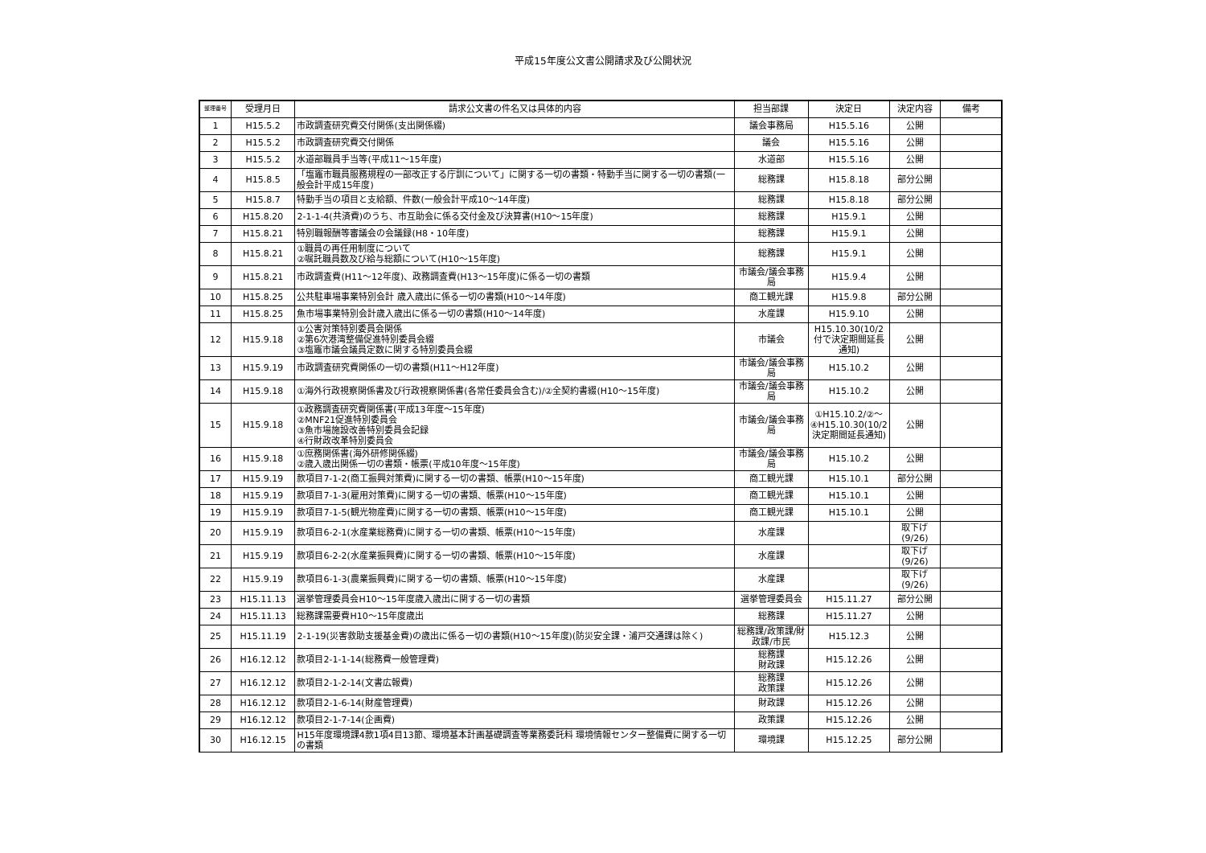平成15年度公文書公開請求及び公開状況
| 整理番号 | 受理月日 | 請求公文書の件名又は具体的内容 | 担当部課 | 決定日 | 決定内容 | 備考 |
| --- | --- | --- | --- | --- | --- | --- |
| 1 | H15.5.2 | 市政調査研究費交付関係(支出関係綴) | 議会事務局 | H15.5.16 | 公開 | |
| 2 | H15.5.2 | 市政調査研究費交付関係 | 議会 | H15.5.16 | 公開 | |
| 3 | H15.5.2 | 水道部職員手当等(平成11～15年度) | 水道部 | H15.5.16 | 公開 | |
| 4 | H15.8.5 | 「塩竈市職員服務規程の一部改正する庁訓について」に関する一切の書類・特勤手当に関する一切の書類(一般会計平成15年度) | 総務課 | H15.8.18 | 部分公開 | |
| 5 | H15.8.7 | 特勤手当の項目と支給額、件数(一般会計平成10～14年度) | 総務課 | H15.8.18 | 部分公開 | |
| 6 | H15.8.20 | 2-1-1-4(共済費)のうち、市互助会に係る交付金及び決算書(H10～15年度) | 総務課 | H15.9.1 | 公開 | |
| 7 | H15.8.21 | 特別職報酬等審議会の会議録(H8・10年度) | 総務課 | H15.9.1 | 公開 | |
| 8 | H15.8.21 | ①職員の再任用制度について ②嘱託職員数及び給与総額について(H10～15年度) | 総務課 | H15.9.1 | 公開 | |
| 9 | H15.8.21 | 市政調査費(H11～12年度)、政務調査費(H13～15年度)に係る一切の書類 | 市議会/議会事務局 | H15.9.4 | 公開 | |
| 10 | H15.8.25 | 公共駐車場事業特別会計 歳入歳出に係る一切の書類(H10～14年度) | 商工観光課 | H15.9.8 | 部分公開 | |
| 11 | H15.8.25 | 魚市場事業特別会計歳入歳出に係る一切の書類(H10～14年度) | 水産課 | H15.9.10 | 公開 | |
| 12 | H15.9.18 | ①公害対策特別委員会関係 ②第6次港湾整備促進特別委員会綴 ③塩竈市議会議員定数に関する特別委員会綴 | 市議会 | H15.10.30(10/2付で決定期間延長通知) | 公開 | |
| 13 | H15.9.19 | 市政調査研究費関係の一切の書類(H11～H12年度) | 市議会/議会事務局 | H15.10.2 | 公開 | |
| 14 | H15.9.18 | ①海外行政視察関係書及び行政視察関係書(各常任委員会含む)/②全契約書綴(H10～15年度) | 市議会/議会事務局 | H15.10.2 | 公開 | |
| 15 | H15.9.18 | ①政務調査研究費関係書(平成13年度～15年度) ②MNF21促進特別委員会 ③魚市場施設改善特別委員会記録 ④行財政改革特別委員会 | 市議会/議会事務局 | ①H15.10.2/②～④H15.10.30(10/2決定期間延長通知) | 公開 | |
| 16 | H15.9.18 | ①庶務関係書(海外研修関係綴) ②歳入歳出関係一切の書類・帳票(平成10年度～15年度) | 市議会/議会事務局 | H15.10.2 | 公開 | |
| 17 | H15.9.19 | 款項目7-1-2(商工振興対策費)に関する一切の書類、帳票(H10～15年度) | 商工観光課 | H15.10.1 | 部分公開 | |
| 18 | H15.9.19 | 款項目7-1-3(雇用対策費)に関する一切の書類、帳票(H10～15年度) | 商工観光課 | H15.10.1 | 公開 | |
| 19 | H15.9.19 | 款項目7-1-5(観光物産費)に関する一切の書類、帳票(H10～15年度) | 商工観光課 | H15.10.1 | 公開 | |
| 20 | H15.9.19 | 款項目6-2-1(水産業総務費)に関する一切の書類、帳票(H10～15年度) | 水産課 | | 取下げ(9/26) | |
| 21 | H15.9.19 | 款項目6-2-2(水産業振興費)に関する一切の書類、帳票(H10～15年度) | 水産課 | | 取下げ(9/26) | |
| 22 | H15.9.19 | 款項目6-1-3(農業振興費)に関する一切の書類、帳票(H10～15年度) | 水産課 | | 取下げ(9/26) | |
| 23 | H15.11.13 | 選挙管理委員会H10～15年度歳入歳出に関する一切の書類 | 選挙管理委員会 | H15.11.27 | 部分公開 | |
| 24 | H15.11.13 | 総務課需要費H10～15年度歳出 | 総務課 | H15.11.27 | 公開 | |
| 25 | H15.11.19 | 2-1-19(災害救助支援基金費)の歳出に係る一切の書類(H10～15年度)(防災安全課・浦戸交通課は除く) | 総務課/政策課/財政課/市民 | H15.12.3 | 公開 | |
| 26 | H16.12.12 | 款項目2-1-1-14(総務費一般管理費) | 総務課 財政課 | H15.12.26 | 公開 | |
| 27 | H16.12.12 | 款項目2-1-2-14(文書広報費) | 総務課 政策課 | H15.12.26 | 公開 | |
| 28 | H16.12.12 | 款項目2-1-6-14(財産管理費) | 財政課 | H15.12.26 | 公開 | |
| 29 | H16.12.12 | 款項目2-1-7-14(企画費) | 政策課 | H15.12.26 | 公開 | |
| 30 | H16.12.15 | H15年度環境課4款1項4目13節、環境基本計画基礎調査等業務委託料 環境情報センター整備費に関する一切の書類 | 環境課 | H15.12.25 | 部分公開 | |